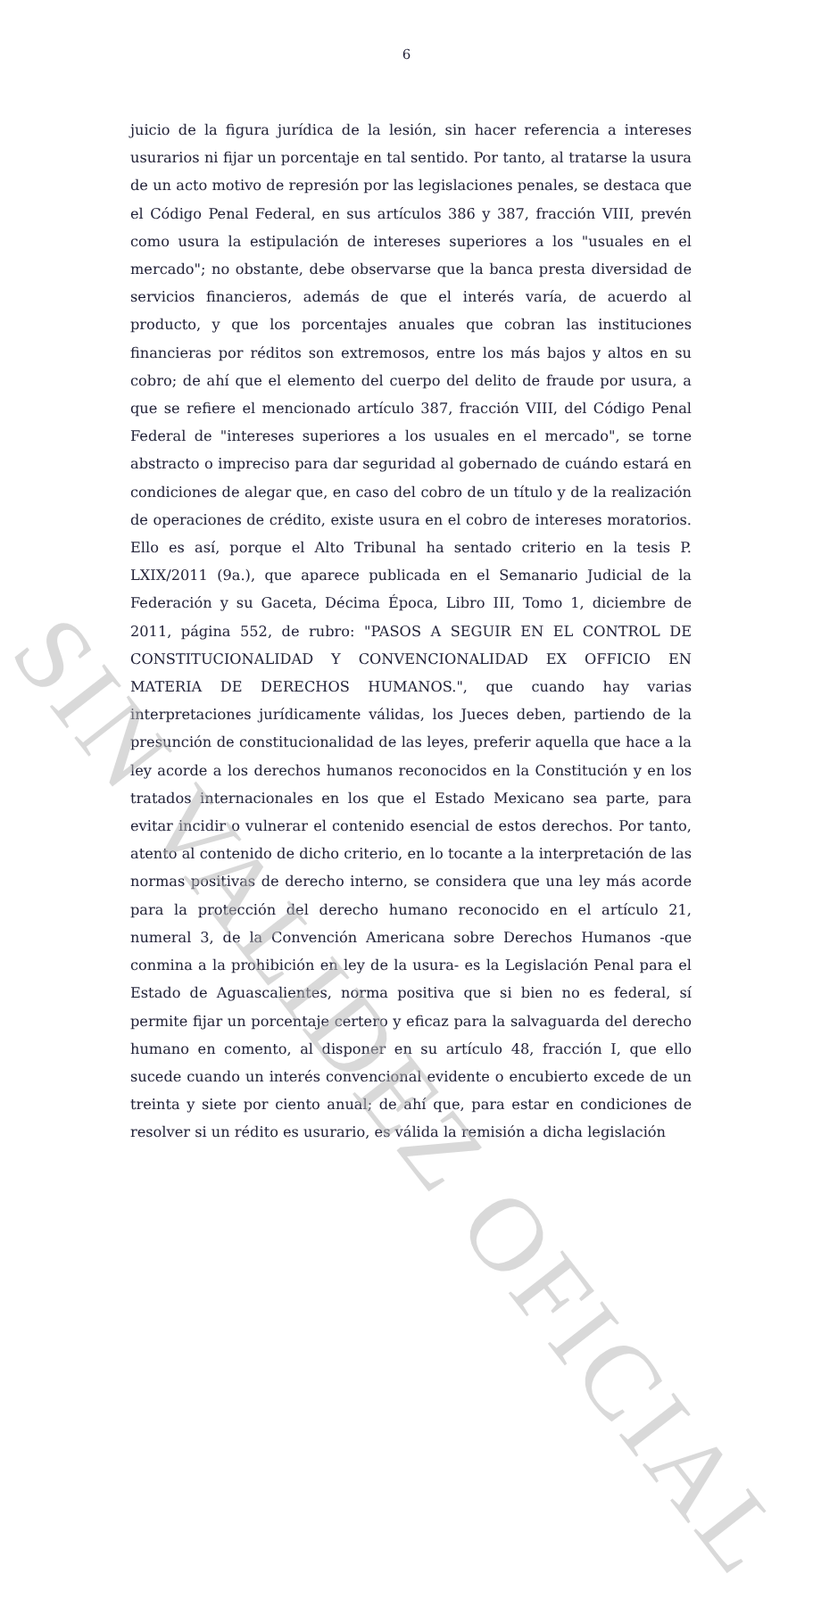6
juicio de la figura jurídica de la lesión, sin hacer referencia a intereses usurarios ni fijar un porcentaje en tal sentido. Por tanto, al tratarse la usura de un acto motivo de represión por las legislaciones penales, se destaca que el Código Penal Federal, en sus artículos 386 y 387, fracción VIII, prevén como usura la estipulación de intereses superiores a los "usuales en el mercado"; no obstante, debe observarse que la banca presta diversidad de servicios financieros, además de que el interés varía, de acuerdo al producto, y que los porcentajes anuales que cobran las instituciones financieras por réditos son extremosos, entre los más bajos y altos en su cobro; de ahí que el elemento del cuerpo del delito de fraude por usura, a que se refiere el mencionado artículo 387, fracción VIII, del Código Penal Federal de "intereses superiores a los usuales en el mercado", se torne abstracto o impreciso para dar seguridad al gobernado de cuándo estará en condiciones de alegar que, en caso del cobro de un título y de la realización de operaciones de crédito, existe usura en el cobro de intereses moratorios. Ello es así, porque el Alto Tribunal ha sentado criterio en la tesis P. LXIX/2011 (9a.), que aparece publicada en el Semanario Judicial de la Federación y su Gaceta, Décima Época, Libro III, Tomo 1, diciembre de 2011, página 552, de rubro: "PASOS A SEGUIR EN EL CONTROL DE CONSTITUCIONALIDAD Y CONVENCIONALIDAD EX OFFICIO EN MATERIA DE DERECHOS HUMANOS.", que cuando hay varias interpretaciones jurídicamente válidas, los Jueces deben, partiendo de la presunción de constitucionalidad de las leyes, preferir aquella que hace a la ley acorde a los derechos humanos reconocidos en la Constitución y en los tratados internacionales en los que el Estado Mexicano sea parte, para evitar incidir o vulnerar el contenido esencial de estos derechos. Por tanto, atento al contenido de dicho criterio, en lo tocante a la interpretación de las normas positivas de derecho interno, se considera que una ley más acorde para la protección del derecho humano reconocido en el artículo 21, numeral 3, de la Convención Americana sobre Derechos Humanos -que conmina a la prohibición en ley de la usura- es la Legislación Penal para el Estado de Aguascalientes, norma positiva que si bien no es federal, sí permite fijar un porcentaje certero y eficaz para la salvaguarda del derecho humano en comento, al disponer en su artículo 48, fracción I, que ello sucede cuando un interés convencional evidente o encubierto excede de un treinta y siete por ciento anual; de ahí que, para estar en condiciones de resolver si un rédito es usurario, es válida la remisión a dicha legislación
SIN VALIDEZ OFICIAL